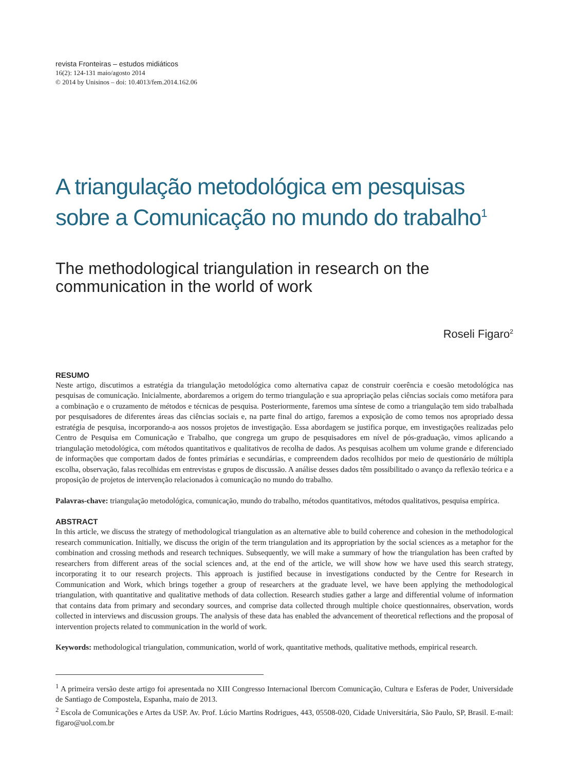revista Fronteiras – estudos midiáticos
16(2): 124-131 maio/agosto 2014
© 2014 by Unisinos – doi: 10.4013/fem.2014.162.06
A triangulação metodológica em pesquisas sobre a Comunicação no mundo do trabalho<sup>1</sup>
The methodological triangulation in research on the communication in the world of work
Roseli Figaro<sup>2</sup>
RESUMO
Neste artigo, discutimos a estratégia da triangulação metodológica como alternativa capaz de construir coerência e coesão metodológica nas pesquisas de comunicação. Inicialmente, abordaremos a origem do termo triangulação e sua apropriação pelas ciências sociais como metáfora para a combinação e o cruzamento de métodos e técnicas de pesquisa. Posteriormente, faremos uma síntese de como a triangulação tem sido trabalhada por pesquisadores de diferentes áreas das ciências sociais e, na parte final do artigo, faremos a exposição de como temos nos apropriado dessa estratégia de pesquisa, incorporando-a aos nossos projetos de investigação. Essa abordagem se justifica porque, em investigações realizadas pelo Centro de Pesquisa em Comunicação e Trabalho, que congrega um grupo de pesquisadores em nível de pós-graduação, vimos aplicando a triangulação metodológica, com métodos quantitativos e qualitativos de recolha de dados. As pesquisas acolhem um volume grande e diferenciado de informações que comportam dados de fontes primárias e secundárias, e compreendem dados recolhidos por meio de questionário de múltipla escolha, observação, falas recolhidas em entrevistas e grupos de discussão. A análise desses dados têm possibilitado o avanço da reflexão teórica e a proposição de projetos de intervenção relacionados à comunicação no mundo do trabalho.
Palavras-chave: triangulação metodológica, comunicação, mundo do trabalho, métodos quantitativos, métodos qualitativos, pesquisa empírica.
ABSTRACT
In this article, we discuss the strategy of methodological triangulation as an alternative able to build coherence and cohesion in the methodological research communication. Initially, we discuss the origin of the term triangulation and its appropriation by the social sciences as a metaphor for the combination and crossing methods and research techniques. Subsequently, we will make a summary of how the triangulation has been crafted by researchers from different areas of the social sciences and, at the end of the article, we will show how we have used this search strategy, incorporating it to our research projects. This approach is justified because in investigations conducted by the Centre for Research in Communication and Work, which brings together a group of researchers at the graduate level, we have been applying the methodological triangulation, with quantitative and qualitative methods of data collection. Research studies gather a large and differential volume of information that contains data from primary and secondary sources, and comprise data collected through multiple choice questionnaires, observation, words collected in interviews and discussion groups. The analysis of these data has enabled the advancement of theoretical reflections and the proposal of intervention projects related to communication in the world of work.
Keywords: methodological triangulation, communication, world of work, quantitative methods, qualitative methods, empirical research.
<sup>1</sup> A primeira versão deste artigo foi apresentada no XIII Congresso Internacional Ibercom Comunicação, Cultura e Esferas de Poder, Universidade de Santiago de Compostela, Espanha, maio de 2013.
<sup>2</sup> Escola de Comunicações e Artes da USP. Av. Prof. Lúcio Martins Rodrigues, 443, 05508-020, Cidade Universitária, São Paulo, SP, Brasil. E-mail: figaro@uol.com.br